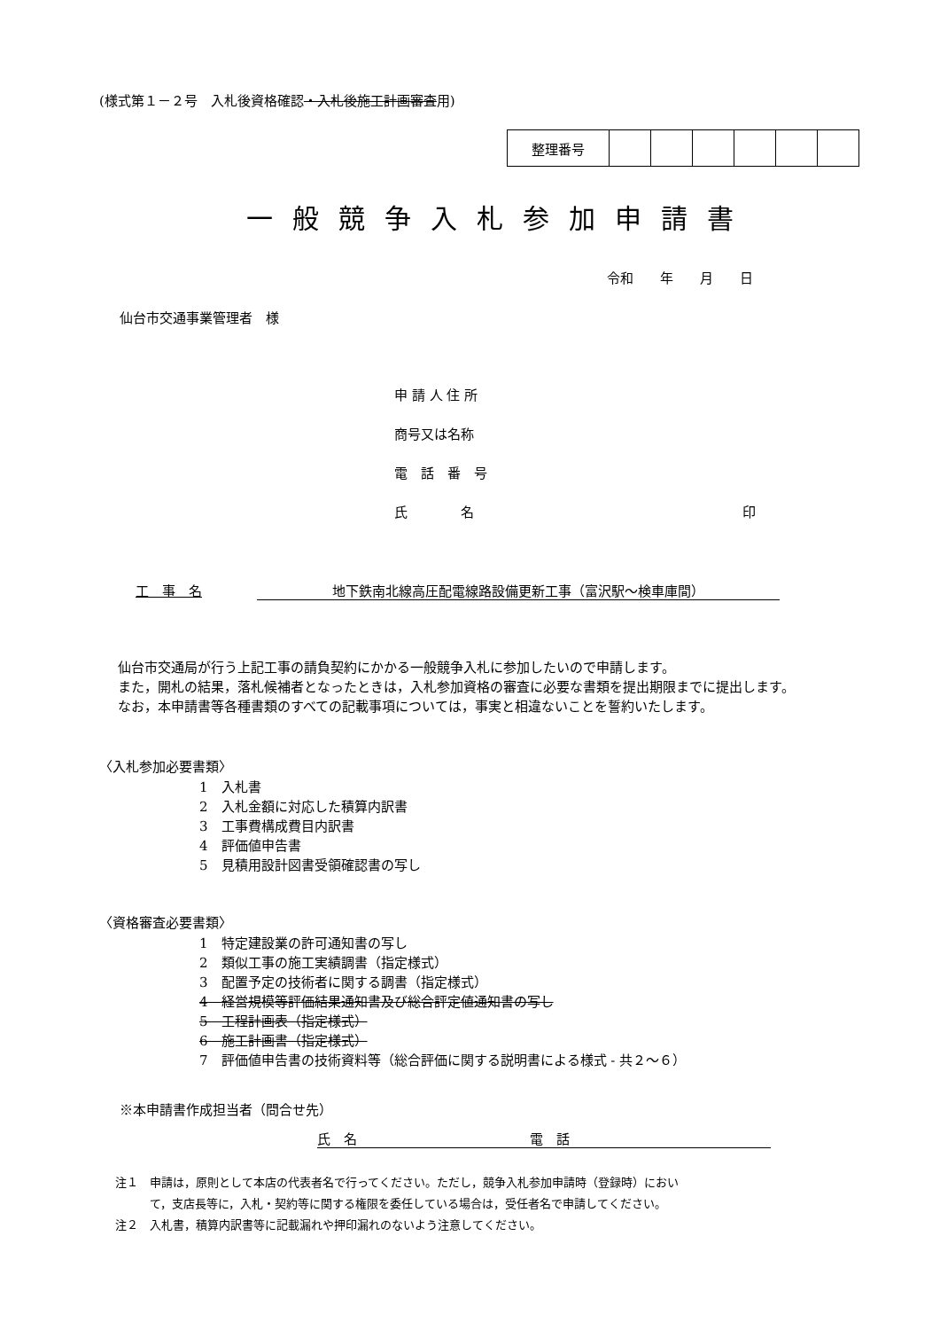(様式第１－２号　入札後資格確認・入札後施工計画審査用)
| 整理番号 | | | | | | |
一般競争入札参加申請書
令和　　年　　月　　日
仙台市交通事業管理者　様
申 請 人 住 所
商号又は名称
電　話　番　号
氏　　　　名 印
工　事　名 地下鉄南北線高圧配電線路設備更新工事（富沢駅～検車庫間）
　仙台市交通局が行う上記工事の請負契約にかかる一般競争入札に参加したいので申請します。
　また，開札の結果，落札候補者となったときは，入札参加資格の審査に必要な書類を提出期限までに提出します。
　なお，本申請書等各種書類のすべての記載事項については，事実と相違ないことを誓約いたします。
〈入札参加必要書類〉
1　入札書
2　入札金額に対応した積算内訳書
3　工事費構成費目内訳書
4　評価値申告書
5　見積用設計図書受領確認書の写し
〈資格審査必要書類〉
1　特定建設業の許可通知書の写し
2　類似工事の施工実績調書（指定様式）
3　配置予定の技術者に関する調書（指定様式）
4　経営規模等評価結果通知書及び総合評定値通知書の写し
5　工程計画表（指定様式）
6　施工計画書（指定様式）
7　評価値申告書の技術資料等（総合評価に関する説明書による様式 - 共２～６）
※本申請書作成担当者（問合せ先）
氏　名　　　　　　　　　　　　　電　話
注１　申請は，原則として本店の代表者名で行ってください。ただし，競争入札参加申請時（登録時）におい
　　　て，支店長等に，入札・契約等に関する権限を委任している場合は，受任者名で申請してください。
注２　入札書，積算内訳書等に記載漏れや押印漏れのないよう注意してください。